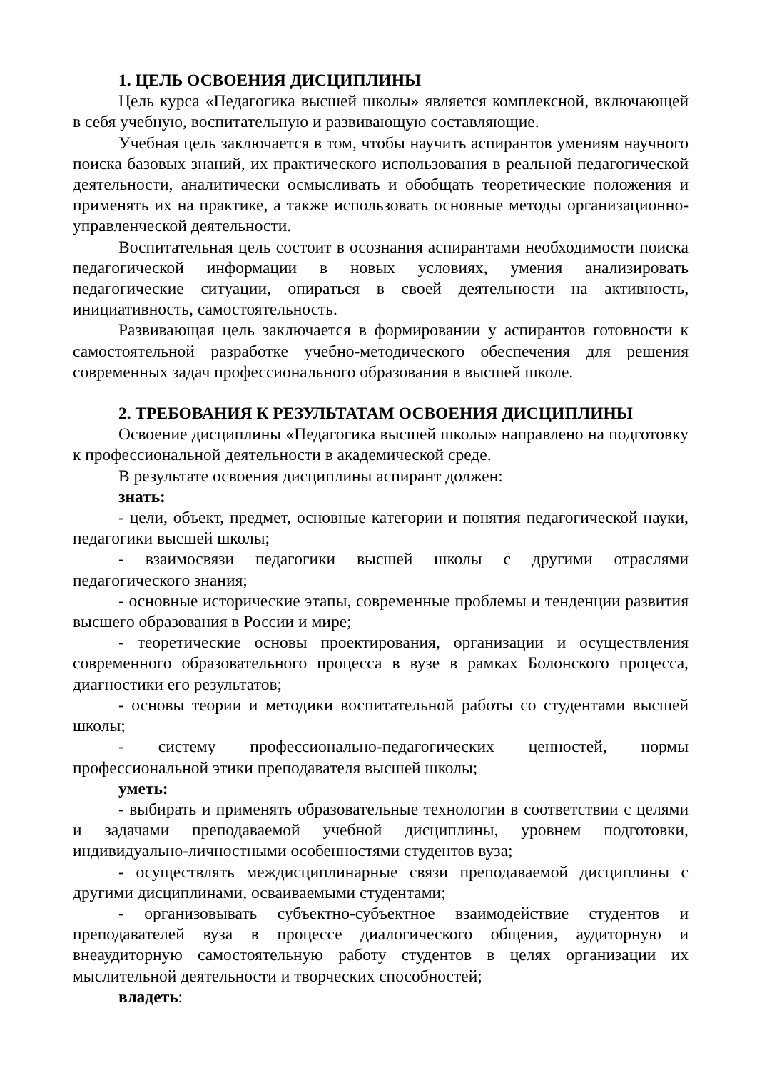1. ЦЕЛЬ ОСВОЕНИЯ ДИСЦИПЛИНЫ
Цель курса «Педагогика высшей школы» является комплексной, включающей в себя учебную, воспитательную и развивающую составляющие.
Учебная цель заключается в том, чтобы научить аспирантов умениям научного поиска базовых знаний, их практического использования в реальной педагогической деятельности, аналитически осмысливать и обобщать теоретические положения и применять их на практике, а также использовать основные методы организационно-управленческой деятельности.
Воспитательная цель состоит в осознания аспирантами необходимости поиска педагогической информации в новых условиях, умения анализировать педагогические ситуации, опираться в своей деятельности на активность, инициативность, самостоятельность.
Развивающая цель заключается в формировании у аспирантов готовности к самостоятельной разработке учебно-методического обеспечения для решения современных задач профессионального образования в высшей школе.
2. ТРЕБОВАНИЯ К РЕЗУЛЬТАТАМ ОСВОЕНИЯ ДИСЦИПЛИНЫ
Освоение дисциплины «Педагогика высшей школы» направлено на подготовку к профессиональной деятельности в академической среде.
В результате освоения дисциплины аспирант должен:
знать:
- цели, объект, предмет, основные категории и понятия педагогической науки, педагогики высшей школы;
- взаимосвязи педагогики высшей школы с другими отраслями педагогического знания;
- основные исторические этапы, современные проблемы и тенденции развития высшего образования в России и мире;
- теоретические основы проектирования, организации и осуществления современного образовательного процесса в вузе в рамках Болонского процесса, диагностики его результатов;
- основы теории и методики воспитательной работы со студентами высшей школы;
- систему профессионально-педагогических ценностей, нормы профессиональной этики преподавателя высшей школы;
уметь:
- выбирать и применять образовательные технологии в соответствии с целями и задачами преподаваемой учебной дисциплины, уровнем подготовки, индивидуально-личностными особенностями студентов вуза;
- осуществлять междисциплинарные связи преподаваемой дисциплины с другими дисциплинами, осваиваемыми студентами;
- организовывать субъектно-субъектное взаимодействие студентов и преподавателей вуза в процессе диалогического общения, аудиторную и внеаудиторную самостоятельную работу студентов в целях организации их мыслительной деятельности и творческих способностей;
владеть: